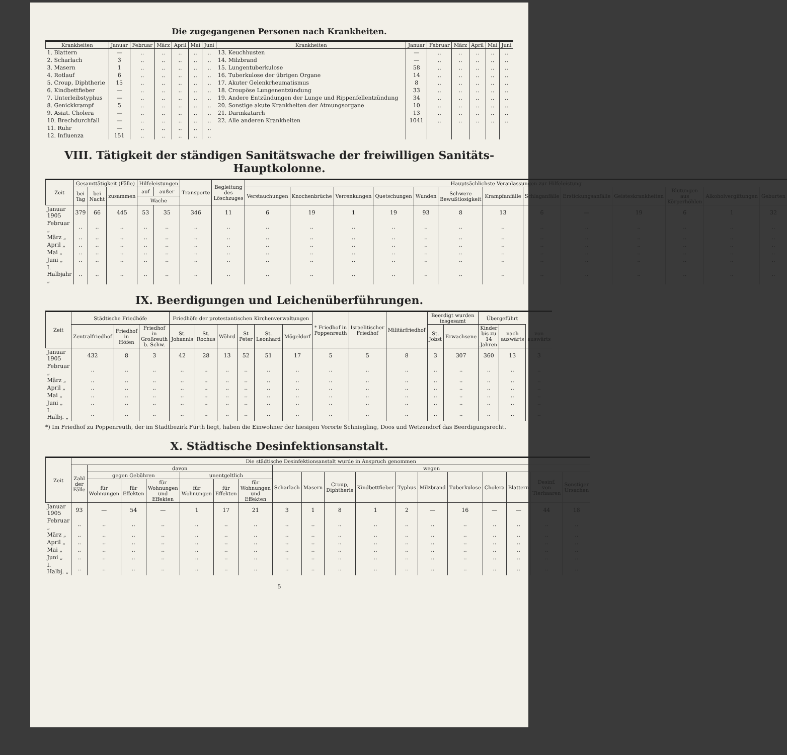Die zugegangenen Personen nach Krankheiten.
| Krankheiten | Januar | Februar | März | April | Mai | Juni | Krankheiten | Januar | Februar | März | April | Mai | Juni |
| --- | --- | --- | --- | --- | --- | --- | --- | --- | --- | --- | --- | --- | --- |
| 1. Blattern | — | .. | .. | .. | .. | .. | 13. Keuchhusten | — | .. | .. | .. | .. | .. |
| 2. Scharlach | 3 | .. | .. | .. | .. | .. | 14. Milzbrand | — | .. | .. | .. | .. | .. |
| 3. Masern | 1 | .. | .. | .. | .. | .. | 15. Lungentuberkulose | 58 | .. | .. | .. | .. | .. |
| 4. Rotlauf | 6 | .. | .. | .. | .. | .. | 16. Tuberkulose der übrigen Organe | 14 | .. | .. | .. | .. | .. |
| 5. Croup, Diphtherie | 15 | .. | .. | .. | .. | .. | 17. Akuter Gelenkrheumatismus | 8 | .. | .. | .. | .. | .. |
| 6. Kindbettfieber | — | .. | .. | .. | .. | .. | 18. Croupöse Lungenentzündung | 33 | .. | .. | .. | .. | .. |
| 7. Unterleibstyphus | — | .. | .. | .. | .. | .. | 19. Andere Entzündungen der Lunge und Rippenfellentzündung | 34 | .. | .. | .. | .. | .. |
| 8. Genickkrampf | 5 | .. | .. | .. | .. | .. | 20. Sonstige akute Krankheiten der Atmungsorgane | 10 | .. | .. | .. | .. | .. |
| 9. Asiat. Cholera | — | .. | .. | .. | .. | .. | 21. Darmkatarrh | 13 | .. | .. | .. | .. | .. |
| 10. Brechdurchfall | — | .. | .. | .. | .. | .. | 22. Alle anderen Krankheiten | 1041 | .. | .. | .. | .. | .. |
| 11. Ruhr | — | .. | .. | .. | .. | .. | | | | | | | |
| 12. Influenza | 151 | .. | .. | .. | .. | .. | | | | | | | |
VIII. Tätigkeit der ständigen Sanitätswache der freiwilligen Sanitäts-Hauptkolonne.
| Zeit | Gesamttätigkeit (Fälle) | | | Hilfeleistungen | | Transporte | Begleitung des Löschzuges | Hauptsächlichste Veranlassungen zur Hilfeleistung | | | | | | | | | | | | |
| --- | --- | --- | --- | --- | --- | --- | --- | --- | --- | --- | --- | --- | --- | --- | --- | --- | --- | --- | --- | --- |
| | bei Tag | bei Nacht | zusammen | auf | außer | | | Verstauchungen | Knochenbrüche | Verrenkungen | Quetschungen | Wunden | Schwere Bewußtlosigkeit | Krampfanfälle | Schlaganfälle | Erstickungsanfälle | Geisteskrankheiten | Blutungen aus Körperhöhlen | Alkoholvergiftungen | Geburten |
| | | | | Wache | | | | | | | | | | | | | | | | |
| Januar 1905 | 379 | 66 | 445 | 53 | 35 | 346 | 11 | 6 | 19 | 1 | 19 | 93 | 8 | 13 | 6 | — | 19 | 6 | 1 | 32 |
| Februar „ | .. | .. | .. | .. | .. | .. | .. | .. | .. | .. | .. | .. | .. | .. | .. | .. | .. | .. | .. | .. |
| März „ | .. | .. | .. | .. | .. | .. | .. | .. | .. | .. | .. | .. | .. | .. | .. | .. | .. | .. | .. | .. |
| April „ | .. | .. | .. | .. | .. | .. | .. | .. | .. | .. | .. | .. | .. | .. | .. | .. | .. | .. | .. | .. |
| Mai „ | .. | .. | .. | .. | .. | .. | .. | .. | .. | .. | .. | .. | .. | .. | .. | .. | .. | .. | .. | .. |
| Juni „ | .. | .. | .. | .. | .. | .. | .. | .. | .. | .. | .. | .. | .. | .. | .. | .. | .. | .. | .. | .. |
| I. Halbjahr „ | .. | .. | .. | .. | .. | .. | .. | .. | .. | .. | .. | .. | .. | .. | .. | .. | .. | .. | .. | .. |
IX. Beerdigungen und Leichenüberführungen.
| Zeit | Städtische Friedhöfe | | | Friedhöfe der protestantischen Kirchenverwaltungen | | | | | | * Friedhof in Poppenreuth | Israelitischer Friedhof | Militärfriedhof | Beerdigt wurden insgesamt | | Übergeführt | | |
| --- | --- | --- | --- | --- | --- | --- | --- | --- | --- | --- | --- | --- | --- | --- | --- | --- | --- |
| | Zentralfriedhof | Friedhof in Höfen | Friedhof in Großreuth b. Schw. | St. Johannis | St. Rochus | Wöhrd | St Peter | St. Leonhard | Mögeldorf | | | | St. Jobst | Erwachsene | Kinder bis zu 14 Jahren | nach auswärts | von auswärts |
| Januar 1905 | 432 | 8 | 3 | 42 | 28 | 13 | 52 | 51 | 17 | 5 | 5 | 8 | 3 | 307 | 360 | 13 | 3 |
| Februar „ | .. | .. | .. | .. | .. | .. | .. | .. | .. | .. | .. | .. | .. | .. | .. | .. | .. |
| März „ | .. | .. | .. | .. | .. | .. | .. | .. | .. | .. | .. | .. | .. | .. | .. | .. | .. |
| April „ | .. | .. | .. | .. | .. | .. | .. | .. | .. | .. | .. | .. | .. | .. | .. | .. | .. |
| Mai „ | .. | .. | .. | .. | .. | .. | .. | .. | .. | .. | .. | .. | .. | .. | .. | .. | .. |
| Juni „ | .. | .. | .. | .. | .. | .. | .. | .. | .. | .. | .. | .. | .. | .. | .. | .. | .. |
| I. Halbj. „ | .. | .. | .. | .. | .. | .. | .. | .. | .. | .. | .. | .. | .. | .. | .. | .. | .. |
*) Im Friedhof zu Poppenreuth, der im Stadtbezirk Fürth liegt, haben die Einwohner der hiesigen Vororte Schniegling, Doos und Wetzendorf das Beerdigungsrecht.
X. Städtische Desinfektionsanstalt.
| Zeit | Die städtische Desinfektionsanstalt wurde in Anspruch genommen | | | | | | | | | | | | | | | | | |
| --- | --- | --- | --- | --- | --- | --- | --- | --- | --- | --- | --- | --- | --- | --- | --- | --- | --- | --- |
| | Zahl der Fälle | davon | | | | | | wegen | | | | | | | | | | |
| | | gegen Gebühren | | | unentgeltlich | | | Scharlach | Masern | Croup, Diphtherie | Kindbettfieber | Typhus | Milzbrand | Tuberkulose | Cholera | Blattern | Desinf. von Tierhaaren | Sonstiger Ursachen |
| | | für Wohnungen | für Effekten | für Wohnungen und Effekten | für Wohnungen | für Effekten | für Wohnungen und Effekten | | | | | | | | | | | |
| Januar 1905 | 93 | — | 54 | — | 1 | 17 | 21 | 3 | 1 | 8 | 1 | 2 | — | 16 | — | — | 44 | 18 |
| Februar „ | .. | .. | .. | .. | .. | .. | .. | .. | .. | .. | .. | .. | .. | .. | .. | .. | .. | .. |
| März „ | .. | .. | .. | .. | .. | .. | .. | .. | .. | .. | .. | .. | .. | .. | .. | .. | .. | .. |
| April „ | .. | .. | .. | .. | .. | .. | .. | .. | .. | .. | .. | .. | .. | .. | .. | .. | .. | .. |
| Mai „ | .. | .. | .. | .. | .. | .. | .. | .. | .. | .. | .. | .. | .. | .. | .. | .. | .. | .. |
| Juni „ | .. | .. | .. | .. | .. | .. | .. | .. | .. | .. | .. | .. | .. | .. | .. | .. | .. | .. |
| I. Halbj. „ | .. | .. | .. | .. | .. | .. | .. | .. | .. | .. | .. | .. | .. | .. | .. | .. | .. | .. |
5